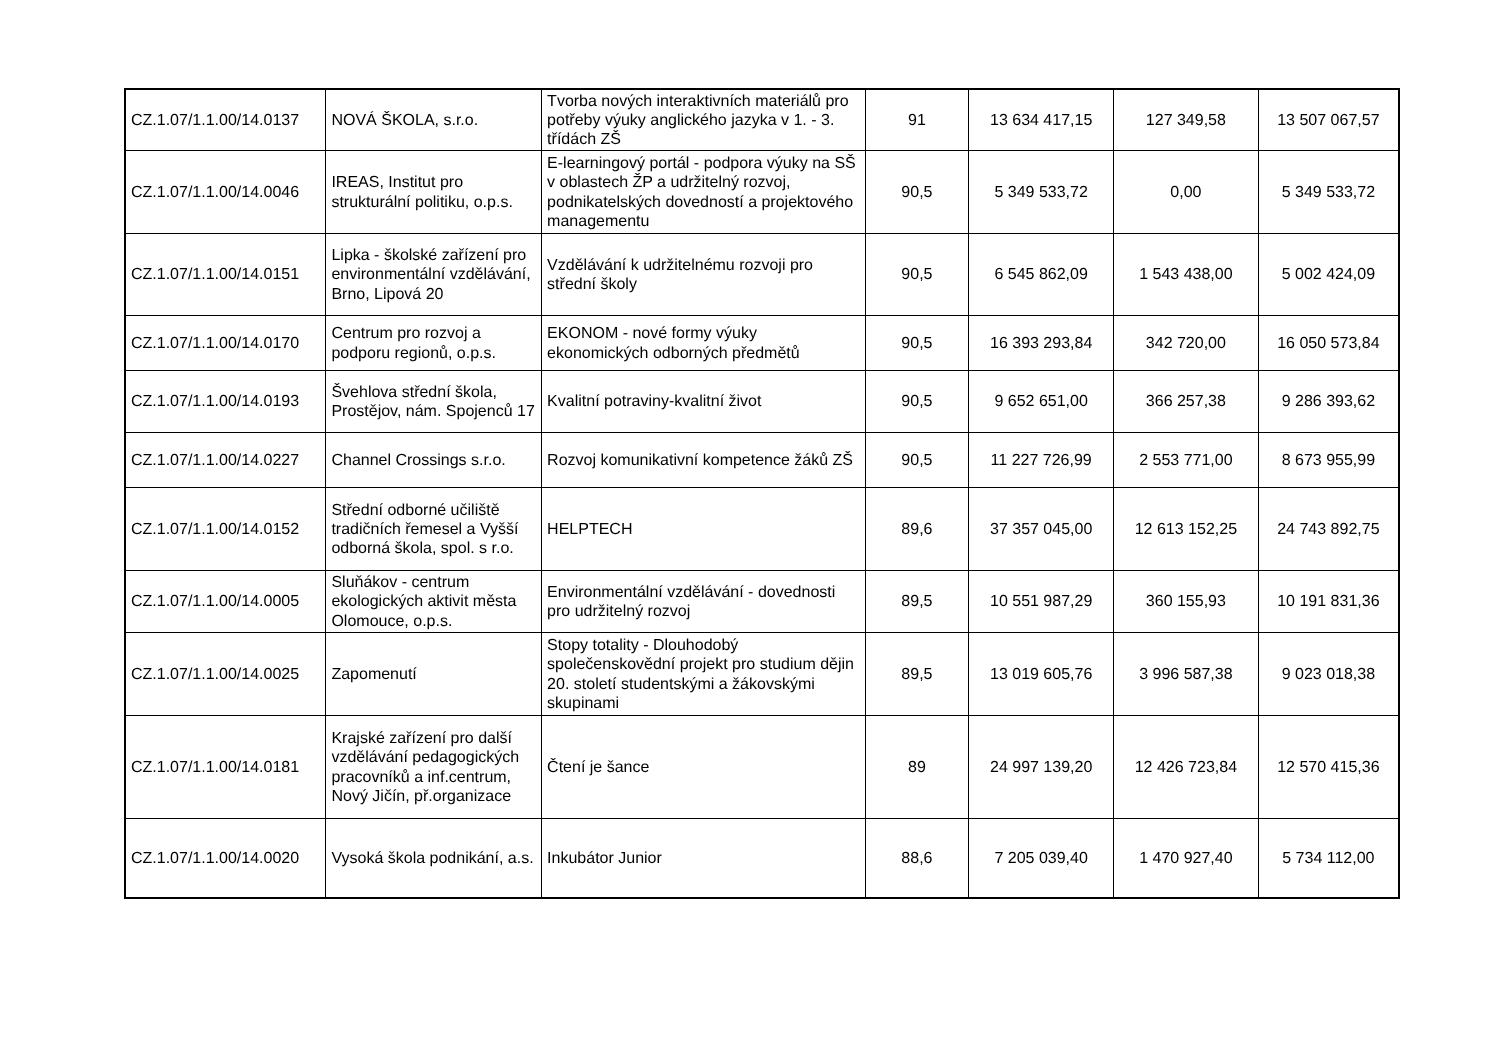| CZ.1.07/1.1.00/14.0137 | NOVÁ ŠKOLA, s.r.o. | Tvorba nových interaktivních materiálů pro potřeby výuky anglického jazyka v 1. - 3. třídách ZŠ | 91 | 13 634 417,15 | 127 349,58 | 13 507 067,57 |
| CZ.1.07/1.1.00/14.0046 | IREAS, Institut pro strukturální politiku, o.p.s. | E-learningový portál - podpora výuky na SŠ v oblastech ŽP a udržitelný rozvoj, podnikatelských dovedností a projektového managementu | 90,5 | 5 349 533,72 | 0,00 | 5 349 533,72 |
| CZ.1.07/1.1.00/14.0151 | Lipka - školské zařízení pro environmentální vzdělávání, Brno, Lipová 20 | Vzdělávání k udržitelnému rozvoji pro střední školy | 90,5 | 6 545 862,09 | 1 543 438,00 | 5 002 424,09 |
| CZ.1.07/1.1.00/14.0170 | Centrum pro rozvoj a podporu regionů, o.p.s. | EKONOM - nové formy výuky ekonomických odborných předmětů | 90,5 | 16 393 293,84 | 342 720,00 | 16 050 573,84 |
| CZ.1.07/1.1.00/14.0193 | Švehlova střední škola, Prostějov, nám. Spojenců 17 | Kvalitní potraviny-kvalitní život | 90,5 | 9 652 651,00 | 366 257,38 | 9 286 393,62 |
| CZ.1.07/1.1.00/14.0227 | Channel Crossings s.r.o. | Rozvoj komunikativní kompetence žáků ZŠ | 90,5 | 11 227 726,99 | 2 553 771,00 | 8 673 955,99 |
| CZ.1.07/1.1.00/14.0152 | Střední odborné učiliště tradičních řemesel a Vyšší odborná škola, spol. s r.o. | HELPTECH | 89,6 | 37 357 045,00 | 12 613 152,25 | 24 743 892,75 |
| CZ.1.07/1.1.00/14.0005 | Sluňákov - centrum ekologických aktivit města Olomouce, o.p.s. | Environmentální vzdělávání - dovednosti pro udržitelný rozvoj | 89,5 | 10 551 987,29 | 360 155,93 | 10 191 831,36 |
| CZ.1.07/1.1.00/14.0025 | Zapomenutí | Stopy totality - Dlouhodobý společenskovědní projekt pro studium dějin 20. století studentskými a žákovskými skupinami | 89,5 | 13 019 605,76 | 3 996 587,38 | 9 023 018,38 |
| CZ.1.07/1.1.00/14.0181 | Krajské zařízení pro další vzdělávání pedagogických pracovníků a inf.centrum, Nový Jičín, př.organizace | Čtení je šance | 89 | 24 997 139,20 | 12 426 723,84 | 12 570 415,36 |
| CZ.1.07/1.1.00/14.0020 | Vysoká škola podnikání, a.s. | Inkubátor Junior | 88,6 | 7 205 039,40 | 1 470 927,40 | 5 734 112,00 |